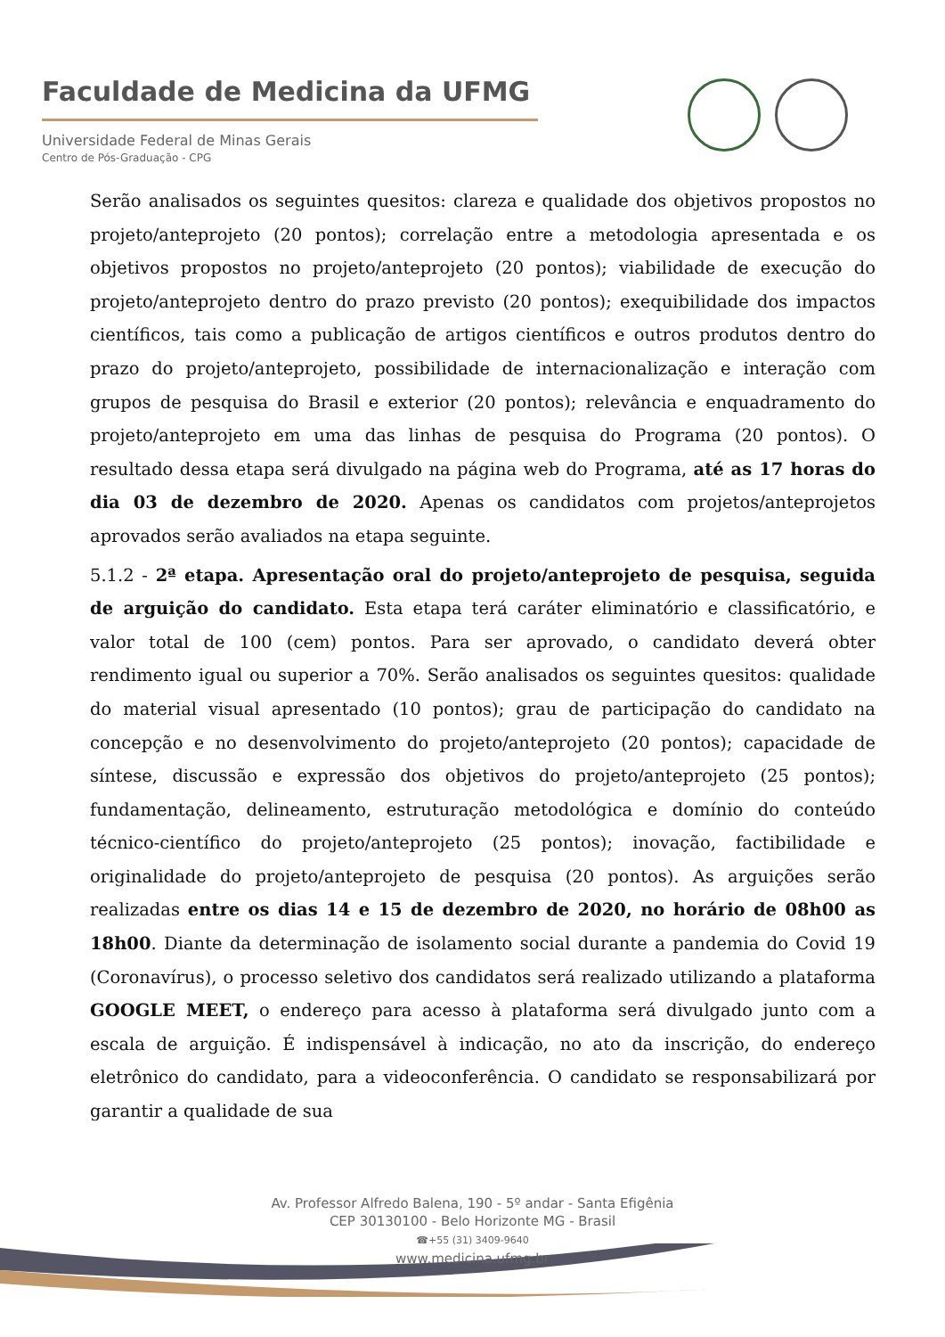Faculdade de Medicina da UFMG
Universidade Federal de Minas Gerais
Centro de Pós-Graduação - CPG
Serão analisados os seguintes quesitos: clareza e qualidade dos objetivos propostos no projeto/anteprojeto (20 pontos); correlação entre a metodologia apresentada e os objetivos propostos no projeto/anteprojeto (20 pontos); viabilidade de execução do projeto/anteprojeto dentro do prazo previsto (20 pontos); exequibilidade dos impactos científicos, tais como a publicação de artigos científicos e outros produtos dentro do prazo do projeto/anteprojeto, possibilidade de internacionalização e interação com grupos de pesquisa do Brasil e exterior (20 pontos); relevância e enquadramento do projeto/anteprojeto em uma das linhas de pesquisa do Programa (20 pontos). O resultado dessa etapa será divulgado na página web do Programa, até as 17 horas do dia 03 de dezembro de 2020. Apenas os candidatos com projetos/anteprojetos aprovados serão avaliados na etapa seguinte.
5.1.2 - 2ª etapa. Apresentação oral do projeto/anteprojeto de pesquisa, seguida de arguição do candidato. Esta etapa terá caráter eliminatório e classificatório, e valor total de 100 (cem) pontos. Para ser aprovado, o candidato deverá obter rendimento igual ou superior a 70%. Serão analisados os seguintes quesitos: qualidade do material visual apresentado (10 pontos); grau de participação do candidato na concepção e no desenvolvimento do projeto/anteprojeto (20 pontos); capacidade de síntese, discussão e expressão dos objetivos do projeto/anteprojeto (25 pontos); fundamentação, delineamento, estruturação metodológica e domínio do conteúdo técnico-científico do projeto/anteprojeto (25 pontos); inovação, factibilidade e originalidade do projeto/anteprojeto de pesquisa (20 pontos). As arguições serão realizadas entre os dias 14 e 15 de dezembro de 2020, no horário de 08h00 as 18h00. Diante da determinação de isolamento social durante a pandemia do Covid 19 (Coronavírus), o processo seletivo dos candidatos será realizado utilizando a plataforma GOOGLE MEET, o endereço para acesso à plataforma será divulgado junto com a escala de arguição. É indispensável à indicação, no ato da inscrição, do endereço eletrônico do candidato, para a videoconferência. O candidato se responsabilizará por garantir a qualidade de sua
Av. Professor Alfredo Balena, 190 - 5º andar - Santa Efigênia
CEP 30130100 - Belo Horizonte MG - Brasil
☎+55 (31) 3409-9640
www.medicina.ufmg.br